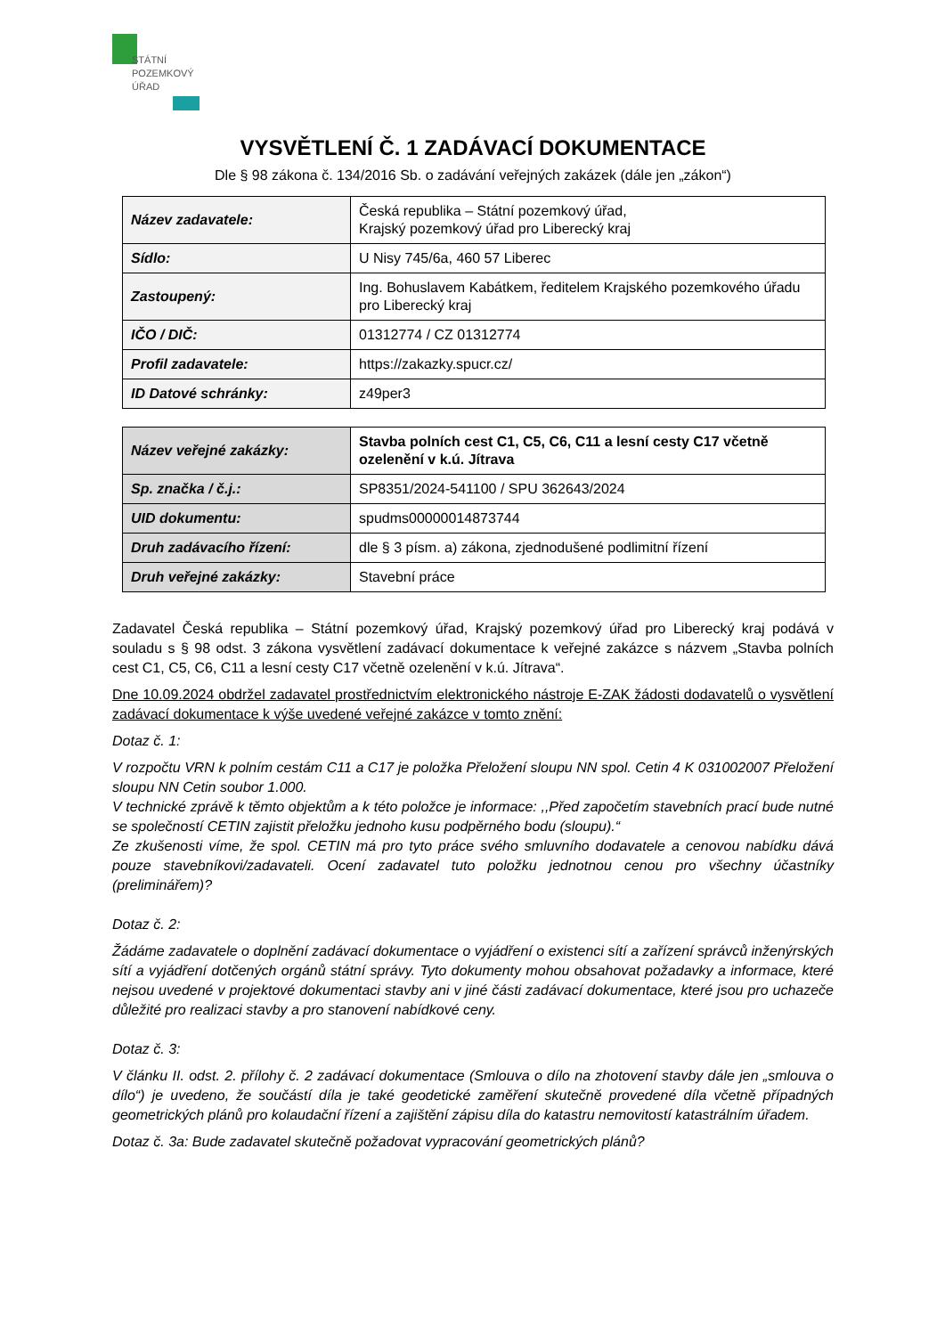STÁTNÍ
POZEMKOVÝ
ÚŘAD
VYSVĚTLENÍ Č. 1 ZADÁVACÍ DOKUMENTACE
Dle § 98 zákona č. 134/2016 Sb. o zadávání veřejných zakázek (dále jen „zákon“)
| Název zadavatele: | Česká republika – Státní pozemkový úřad, Krajský pozemkový úřad pro Liberecký kraj |
| Sídlo: | U Nisy 745/6a, 460 57 Liberec |
| Zastoupený: | Ing. Bohuslavem Kabátkem, ředitelem Krajského pozemkového úřadu pro Liberecký kraj |
| IČO / DIČ: | 01312774 / CZ 01312774 |
| Profil zadavatele: | https://zakazky.spucr.cz/ |
| ID Datové schránky: | z49per3 |
| Název veřejné zakázky: | Stavba polních cest C1, C5, C6, C11 a lesní cesty C17 včetně ozelenění v k.ú. Jítrava |
| Sp. značka / č.j.: | SP8351/2024-541100 / SPU 362643/2024 |
| UID dokumentu: | spudms00000014873744 |
| Druh zadávacího řízení: | dle § 3 písm. a) zákona, zjednodušené podlimitní řízení |
| Druh veřejné zakázky: | Stavební práce |
Zadavatel Česká republika – Státní pozemkový úřad, Krajský pozemkový úřad pro Liberecký kraj podává v souladu s § 98 odst. 3 zákona vysvětlení zadávací dokumentace k veřejné zakázce s názvem „Stavba polních cest C1, C5, C6, C11 a lesní cesty C17 včetně ozelenění v k.ú. Jítrava“.
Dne 10.09.2024 obdržel zadavatel prostřednictvím elektronického nástroje E-ZAK žádosti dodavatelů o vysvětlení zadávací dokumentace k výše uvedené veřejné zakázce v tomto znění:
Dotaz č. 1:
V rozpočtu VRN k polním cestám C11 a C17 je položka Přeložení sloupu NN spol. Cetin 4 K 031002007 Přeložení sloupu NN Cetin soubor 1.000.
V technické zprávě k těmto objektům a k této položce je informace: ,,Před započetím stavebních prací bude nutné se společností CETIN zajistit přeložku jednoho kusu podpěrného bodu (sloupu).“
Ze zkušenosti víme, že spol. CETIN má pro tyto práce svého smluvního dodavatele a cenovou nabídku dává pouze stavebníkovi/zadavateli. Ocení zadavatel tuto položku jednotnou cenou pro všechny účastníky (preliminářem)?
Dotaz č. 2:
Žádáme zadavatele o doplnění zadávací dokumentace o vyjádření o existenci sítí a zařízení správců inženýrských sítí a vyjádření dotčených orgánů státní správy. Tyto dokumenty mohou obsahovat požadavky a informace, které nejsou uvedené v projektové dokumentaci stavby ani v jiné části zadávací dokumentace, které jsou pro uchazeče důležité pro realizaci stavby a pro stanovení nabídkové ceny.
Dotaz č. 3:
V článku II. odst. 2. přílohy č. 2 zadávací dokumentace (Smlouva o dílo na zhotovení stavby dále jen „smlouva o dílo“) je uvedeno, že součástí díla je také geodetické zaměření skutečně provedené díla včetně případných geometrických plánů pro kolaudační řízení a zajištění zápisu díla do katastru nemovitostí katastrálním úřadem.
Dotaz č. 3a: Bude zadavatel skutečně požadovat vypracování geometrických plánů?